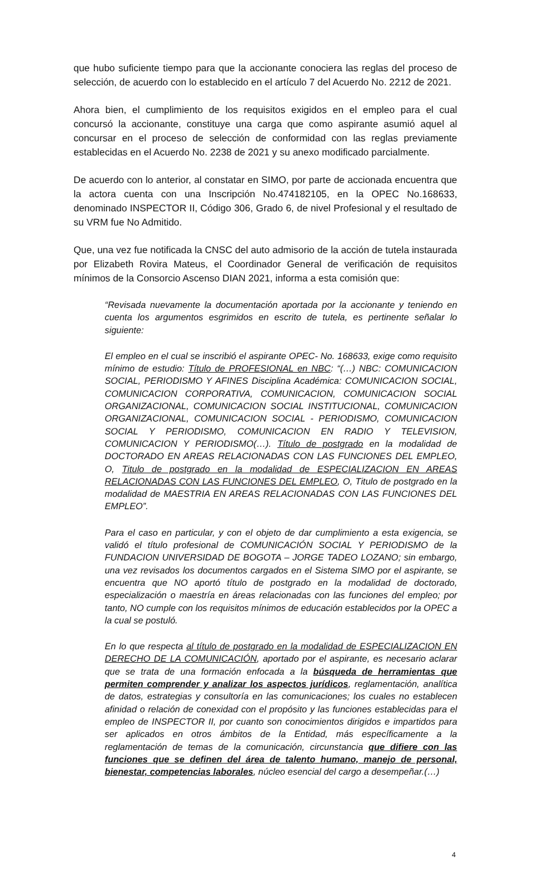que hubo suficiente tiempo para que la accionante conociera las reglas del proceso de selección, de acuerdo con lo establecido en el artículo 7 del Acuerdo No. 2212 de 2021.
Ahora bien, el cumplimiento de los requisitos exigidos en el empleo para el cual concursó la accionante, constituye una carga que como aspirante asumió aquel al concursar en el proceso de selección de conformidad con las reglas previamente establecidas en el Acuerdo No. 2238 de 2021 y su anexo modificado parcialmente.
De acuerdo con lo anterior, al constatar en SIMO, por parte de accionada encuentra que la actora cuenta con una Inscripción No.474182105, en la OPEC No.168633, denominado INSPECTOR II, Código 306, Grado 6, de nivel Profesional y el resultado de su VRM fue No Admitido.
Que, una vez fue notificada la CNSC del auto admisorio de la acción de tutela instaurada por Elizabeth Rovira Mateus, el Coordinador General de verificación de requisitos mínimos de la Consorcio Ascenso DIAN 2021, informa a esta comisión que:
“Revisada nuevamente la documentación aportada por la accionante y teniendo en cuenta los argumentos esgrimidos en escrito de tutela, es pertinente señalar lo siguiente:
El empleo en el cual se inscribió el aspirante OPEC- No. 168633, exige como requisito mínimo de estudio: Título de PROFESIONAL en NBC: “(…) NBC: COMUNICACION SOCIAL, PERIODISMO Y AFINES Disciplina Académica: COMUNICACION SOCIAL, COMUNICACION CORPORATIVA, COMUNICACION, COMUNICACION SOCIAL ORGANIZACIONAL, COMUNICACION SOCIAL INSTITUCIONAL, COMUNICACION ORGANIZACIONAL, COMUNICACION SOCIAL - PERIODISMO, COMUNICACION SOCIAL Y PERIODISMO, COMUNICACION EN RADIO Y TELEVISION, COMUNICACION Y PERIODISMO(…). Título de postgrado en la modalidad de DOCTORADO EN AREAS RELACIONADAS CON LAS FUNCIONES DEL EMPLEO, O, Titulo de postgrado en la modalidad de ESPECIALIZACION EN AREAS RELACIONADAS CON LAS FUNCIONES DEL EMPLEO, O, Titulo de postgrado en la modalidad de MAESTRIA EN AREAS RELACIONADAS CON LAS FUNCIONES DEL EMPLEO”.
Para el caso en particular, y con el objeto de dar cumplimiento a esta exigencia, se validó el título profesional de COMUNICACIÓN SOCIAL Y PERIODISMO de la FUNDACION UNIVERSIDAD DE BOGOTA – JORGE TADEO LOZANO; sin embargo, una vez revisados los documentos cargados en el Sistema SIMO por el aspirante, se encuentra que NO aportó título de postgrado en la modalidad de doctorado, especialización o maestría en áreas relacionadas con las funciones del empleo; por tanto, NO cumple con los requisitos mínimos de educación establecidos por la OPEC a la cual se postuló.
En lo que respecta al título de postgrado en la modalidad de ESPECIALIZACION EN DERECHO DE LA COMUNICACIÓN, aportado por el aspirante, es necesario aclarar que se trata de una formación enfocada a la búsqueda de herramientas que permiten comprender y analizar los aspectos jurídicos, reglamentación, analítica de datos, estrategias y consultoría en las comunicaciones; los cuales no establecen afinidad o relación de conexidad con el propósito y las funciones establecidas para el empleo de INSPECTOR II, por cuanto son conocimientos dirigidos e impartidos para ser aplicados en otros ámbitos de la Entidad, más específicamente a la reglamentación de temas de la comunicación, circunstancia que difiere con las funciones que se definen del área de talento humano, manejo de personal, bienestar, competencias laborales, núcleo esencial del cargo a desempeñar.(…)
4